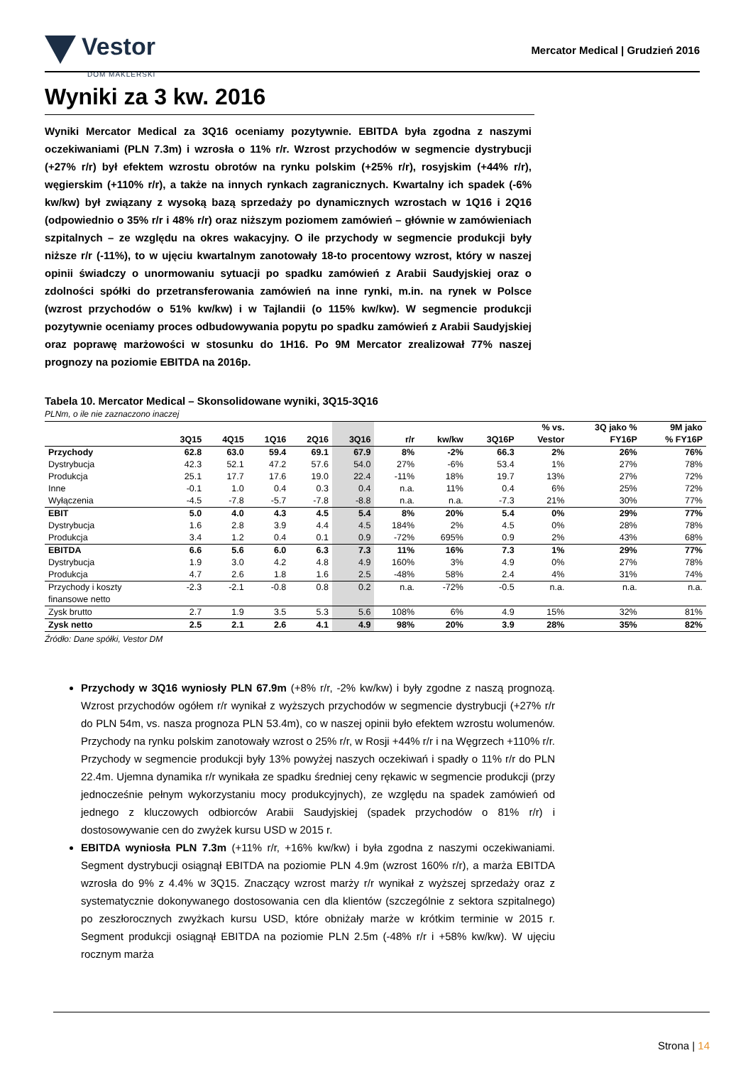Vestor
DOM MAKLERSKI
Mercator Medical | Grudzień 2016
Wyniki za 3 kw. 2016
Wyniki Mercator Medical za 3Q16 oceniamy pozytywnie. EBITDA była zgodna z naszymi oczekiwaniami (PLN 7.3m) i wzrosła o 11% r/r. Wzrost przychodów w segmencie dystrybucji (+27% r/r) był efektem wzrostu obrotów na rynku polskim (+25% r/r), rosyjskim (+44% r/r), węgierskim (+110% r/r), a także na innych rynkach zagranicznych. Kwartalny ich spadek (-6% kw/kw) był związany z wysoką bazą sprzedaży po dynamicznych wzrostach w 1Q16 i 2Q16 (odpowiednio o 35% r/r i 48% r/r) oraz niższym poziomem zamówień – głównie w zamówieniach szpitalnych – ze względu na okres wakacyjny. O ile przychody w segmencie produkcji były niższe r/r (-11%), to w ujęciu kwartalnym zanotowały 18-to procentowy wzrost, który w naszej opinii świadczy o unormowaniu sytuacji po spadku zamówień z Arabii Saudyjskiej oraz o zdolności spółki do przetransferowania zamówień na inne rynki, m.in. na rynek w Polsce (wzrost przychodów o 51% kw/kw) i w Tajlandii (o 115% kw/kw). W segmencie produkcji pozytywnie oceniamy proces odbudowywania popytu po spadku zamówień z Arabii Saudyjskiej oraz poprawę marżowości w stosunku do 1H16. Po 9M Mercator zrealizował 77% naszej prognozy na poziomie EBITDA na 2016p.
Tabela 10. Mercator Medical – Skonsolidowane wyniki, 3Q15-3Q16
PLNm, o ile nie zaznaczono inaczej
| | 3Q15 | 4Q15 | 1Q16 | 2Q16 | 3Q16 | r/r | kw/kw | 3Q16P | % vs. Vestor | 3Q jako % FY16P | 9M jako % FY16P |
| --- | --- | --- | --- | --- | --- | --- | --- | --- | --- | --- | --- |
| Przychody | 62.8 | 63.0 | 59.4 | 69.1 | 67.9 | 8% | -2% | 66.3 | 2% | 26% | 76% |
| Dystrybucja | 42.3 | 52.1 | 47.2 | 57.6 | 54.0 | 27% | -6% | 53.4 | 1% | 27% | 78% |
| Produkcja | 25.1 | 17.7 | 17.6 | 19.0 | 22.4 | -11% | 18% | 19.7 | 13% | 27% | 72% |
| Inne | -0.1 | 1.0 | 0.4 | 0.3 | 0.4 | n.a. | 11% | 0.4 | 6% | 25% | 72% |
| Wyłączenia | -4.5 | -7.8 | -5.7 | -7.8 | -8.8 | n.a. | n.a. | -7.3 | 21% | 30% | 77% |
| EBIT | 5.0 | 4.0 | 4.3 | 4.5 | 5.4 | 8% | 20% | 5.4 | 0% | 29% | 77% |
| Dystrybucja | 1.6 | 2.8 | 3.9 | 4.4 | 4.5 | 184% | 2% | 4.5 | 0% | 28% | 78% |
| Produkcja | 3.4 | 1.2 | 0.4 | 0.1 | 0.9 | -72% | 695% | 0.9 | 2% | 43% | 68% |
| EBITDA | 6.6 | 5.6 | 6.0 | 6.3 | 7.3 | 11% | 16% | 7.3 | 1% | 29% | 77% |
| Dystrybucja | 1.9 | 3.0 | 4.2 | 4.8 | 4.9 | 160% | 3% | 4.9 | 0% | 27% | 78% |
| Produkcja | 4.7 | 2.6 | 1.8 | 1.6 | 2.5 | -48% | 58% | 2.4 | 4% | 31% | 74% |
| Przychody i koszty finansowe netto | -2.3 | -2.1 | -0.8 | 0.8 | 0.2 | n.a. | -72% | -0.5 | n.a. | n.a. | n.a. |
| Zysk brutto | 2.7 | 1.9 | 3.5 | 5.3 | 5.6 | 108% | 6% | 4.9 | 15% | 32% | 81% |
| Zysk netto | 2.5 | 2.1 | 2.6 | 4.1 | 4.9 | 98% | 20% | 3.9 | 28% | 35% | 82% |
Źródło: Dane spółki, Vestor DM
Przychody w 3Q16 wyniosły PLN 67.9m (+8% r/r, -2% kw/kw) i były zgodne z naszą prognozą. Wzrost przychodów ogółem r/r wynikał z wyższych przychodów w segmencie dystrybucji (+27% r/r do PLN 54m, vs. nasza prognoza PLN 53.4m), co w naszej opinii było efektem wzrostu wolumenów. Przychody na rynku polskim zanotowały wzrost o 25% r/r, w Rosji +44% r/r i na Węgrzech +110% r/r. Przychody w segmencie produkcji były 13% powyżej naszych oczekiwań i spadły o 11% r/r do PLN 22.4m. Ujemna dynamika r/r wynikała ze spadku średniej ceny rękawic w segmencie produkcji (przy jednocześnie pełnym wykorzystaniu mocy produkcyjnych), ze względu na spadek zamówień od jednego z kluczowych odbiorców Arabii Saudyjskiej (spadek przychodów o 81% r/r) i dostosowywanie cen do zwyżek kursu USD w 2015 r.
EBITDA wyniosła PLN 7.3m (+11% r/r, +16% kw/kw) i była zgodna z naszymi oczekiwaniami. Segment dystrybucji osiągnął EBITDA na poziomie PLN 4.9m (wzrost 160% r/r), a marża EBITDA wzrosła do 9% z 4.4% w 3Q15. Znaczący wzrost marży r/r wynikał z wyższej sprzedaży oraz z systematycznie dokonywanego dostosowania cen dla klientów (szczególnie z sektora szpitalnego) po zeszłorocznych zwyżkach kursu USD, które obniżały marże w krótkim terminie w 2015 r. Segment produkcji osiągnął EBITDA na poziomie PLN 2.5m (-48% r/r i +58% kw/kw). W ujęciu rocznym marża
Strona | 14